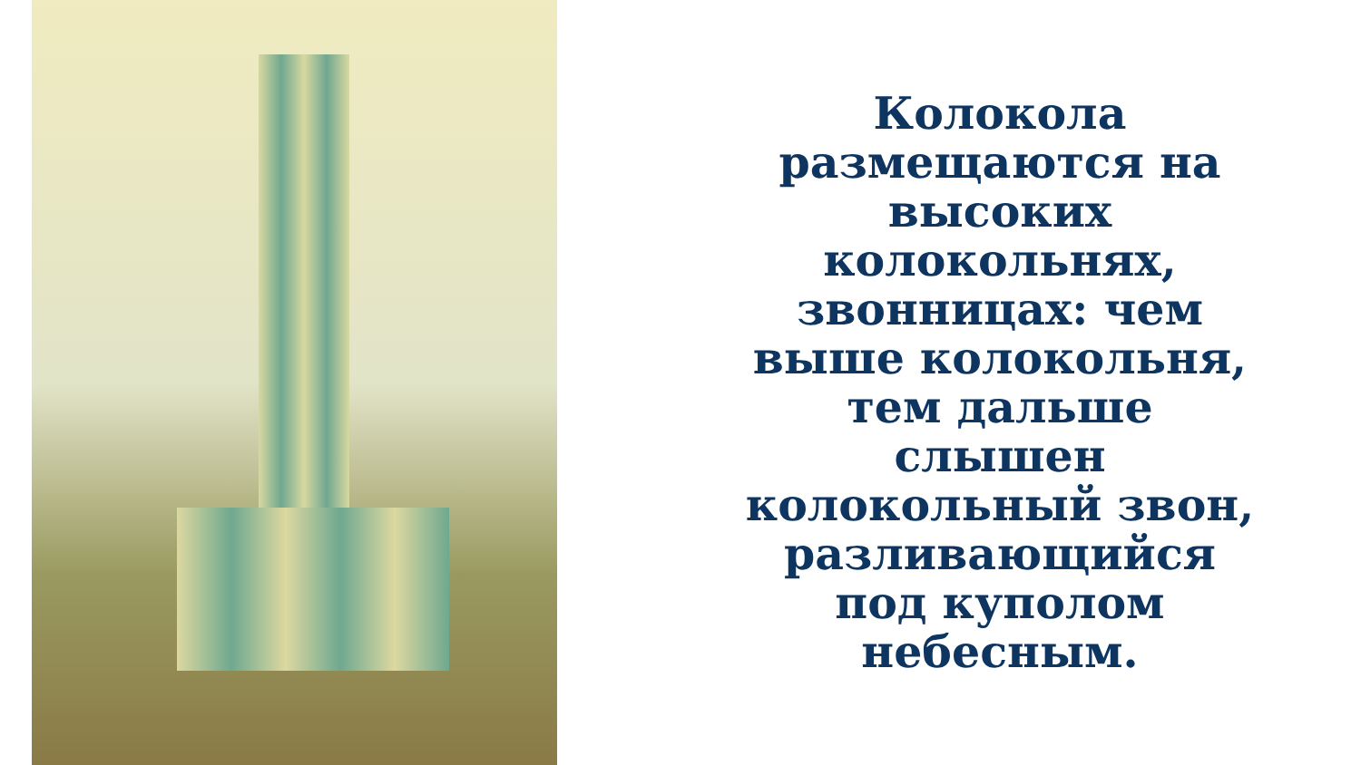Колокола
размещаются на
высоких
колокольнях,
звонницах: чем
выше колокольня,
тем дальше
слышен
колокольный звон,
разливающийся
под куполом
небесным.